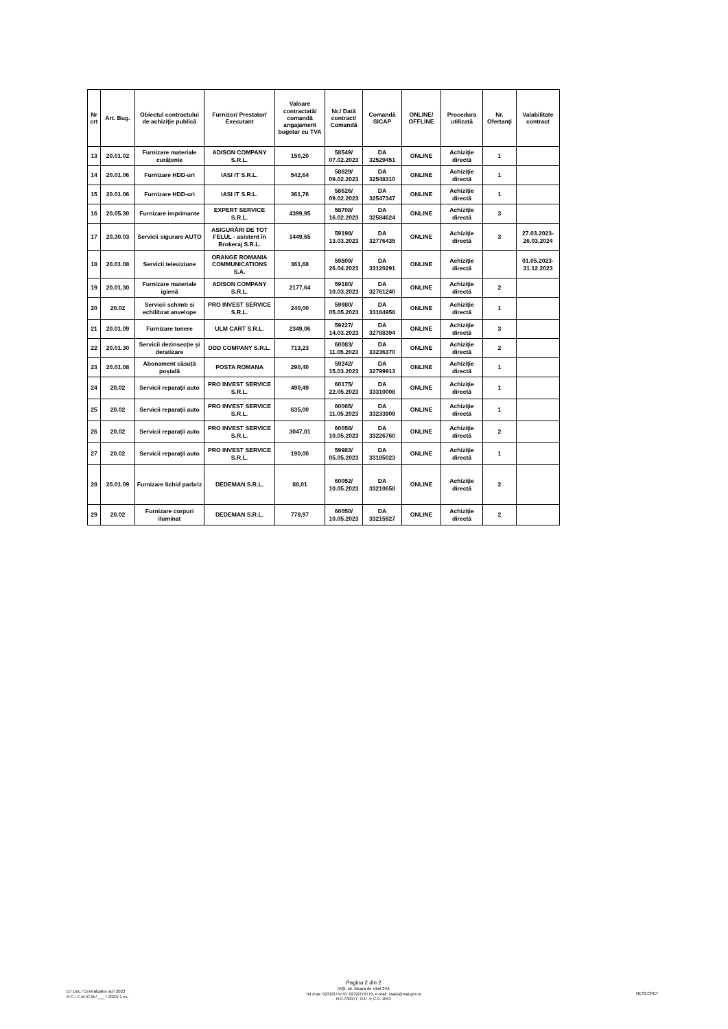| Nr crt | Art. Bug. | Obiectul contractului de achiziţie publică | Furnizor/ Prestator/ Executant | Valoare contractată/ comandă angajament bugetar cu TVA | Nr./ Dată contract/ Comandă | Comandă SICAP | ONLINE/ OFFLINE | Procedura utilizată | Nr. Ofertanţi | Valabilitate contract |
| --- | --- | --- | --- | --- | --- | --- | --- | --- | --- | --- |
| 13 | 20.01.02 | Furnizare materiale curățenie | ADISON COMPANY S.R.L. | 150,20 | 58549/ 07.02.2023 | DA 32529451 | ONLINE | Achiziţie directă | 1 | |
| 14 | 20.01.06 | Furnizare HDD-uri | IASI IT S.R.L. | 542,64 | 58629/ 09.02.2023 | DA 32548310 | ONLINE | Achiziţie directă | 1 | |
| 15 | 20.01.06 | Furnizare HDD-uri | IASI IT S.R.L. | 361,76 | 58626/ 09.02.2023 | DA 32547347 | ONLINE | Achiziţie directă | 1 | |
| 16 | 20.05.30 | Furnizare imprimante | EXPERT SERVICE S.R.L. | 4399,95 | 58708/ 16.02.2023 | DA 32584624 | ONLINE | Achiziţie directă | 3 | |
| 17 | 20.30.03 | Servicii sigurare AUTO | ASIGURĂRI DE TOT FELUL - asistent în Brokeraj S.R.L. | 1449,65 | 59198/ 13.03.2023 | DA 32776435 | ONLINE | Achiziţie directă | 3 | 27.03.2023-26.03.2024 |
| 18 | 20.01.08 | Servicii televiziune | ORANGE ROMANIA COMMUNICATIONS S.A. | 361,68 | 59809/ 26.04.2023 | DA 33120291 | ONLINE | Achiziţie directă | | 01.05.2023-31.12.2023 |
| 19 | 20.01.30 | Furnizare materiale igienă | ADISON COMPANY S.R.L. | 2177,64 | 59180/ 10.03.2023 | DA 32761240 | ONLINE | Achiziţie directă | 2 | |
| 20 | 20.02 | Servicii schimb si echilibrat anvelope | PRO INVEST SERVICE S.R.L. | 240,00 | 59980/ 05.05.2023 | DA 33184958 | ONLINE | Achiziţie directă | 1 | |
| 21 | 20.01.09 | Furnizare tonere | ULM CART S.R.L. | 2349,06 | 59227/ 14.03.2023 | DA 32788394 | ONLINE | Achiziţie directă | 3 | |
| 22 | 20.01.30 | Servicii dezinsecție și deratizare | DDD COMPANY S.R.L. | 713,23 | 60083/ 11.05.2023 | DA 33236370 | ONLINE | Achiziţie directă | 2 | |
| 23 | 20.01.08 | Abonament căsuță poștală | POSTA ROMANA | 290,40 | 59242/ 15.03.2023 | DA 32799913 | ONLINE | Achiziţie directă | 1 | |
| 24 | 20.02 | Servicii reparații auto | PRO INVEST SERVICE S.R.L. | 490,49 | 60175/ 22.05.2023 | DA 33310008 | ONLINE | Achiziţie directă | 1 | |
| 25 | 20.02 | Servicii reparații auto | PRO INVEST SERVICE S.R.L. | 635,00 | 60065/ 11.05.2023 | DA 33233909 | ONLINE | Achiziţie directă | 1 | |
| 26 | 20.02 | Servicii reparații auto | PRO INVEST SERVICE S.R.L. | 3047,01 | 60058/ 10.05.2023 | DA 33226760 | ONLINE | Achiziţie directă | 2 | |
| 27 | 20.02 | Servicii reparații auto | PRO INVEST SERVICE S.R.L. | 190,00 | 59983/ 05.05.2023 | DA 33185023 | ONLINE | Achiziţie directă | 1 | |
| 28 | 20.01.09 | Furnizare lichid parbriz | DEDEMAN S.R.L. | 88,01 | 60052/ 10.05.2023 | DA 33210658 | ONLINE | Achiziţie directă | 2 | |
| 29 | 20.02 | Furnizare corpuri iluminat | DEDEMAN S.R.L. | 778,97 | 60050/ 10.05.2023 | DA 33215927 | ONLINE | Achiziţie directă | 2 | |
D:/ Doc./ Centralizator ach 2023
R.C./ C.M./C.M./ ___ / 2023/ 1 ex.
Pagina 2 din 2
IAŞI, str. Moara de Vânt 34A
Tel./Fax: 0232/274770; 0232/276770, e-mail: usais@mai.gov.ro
RO-700377; O.P. 4; C.P. 1053
NESECRET